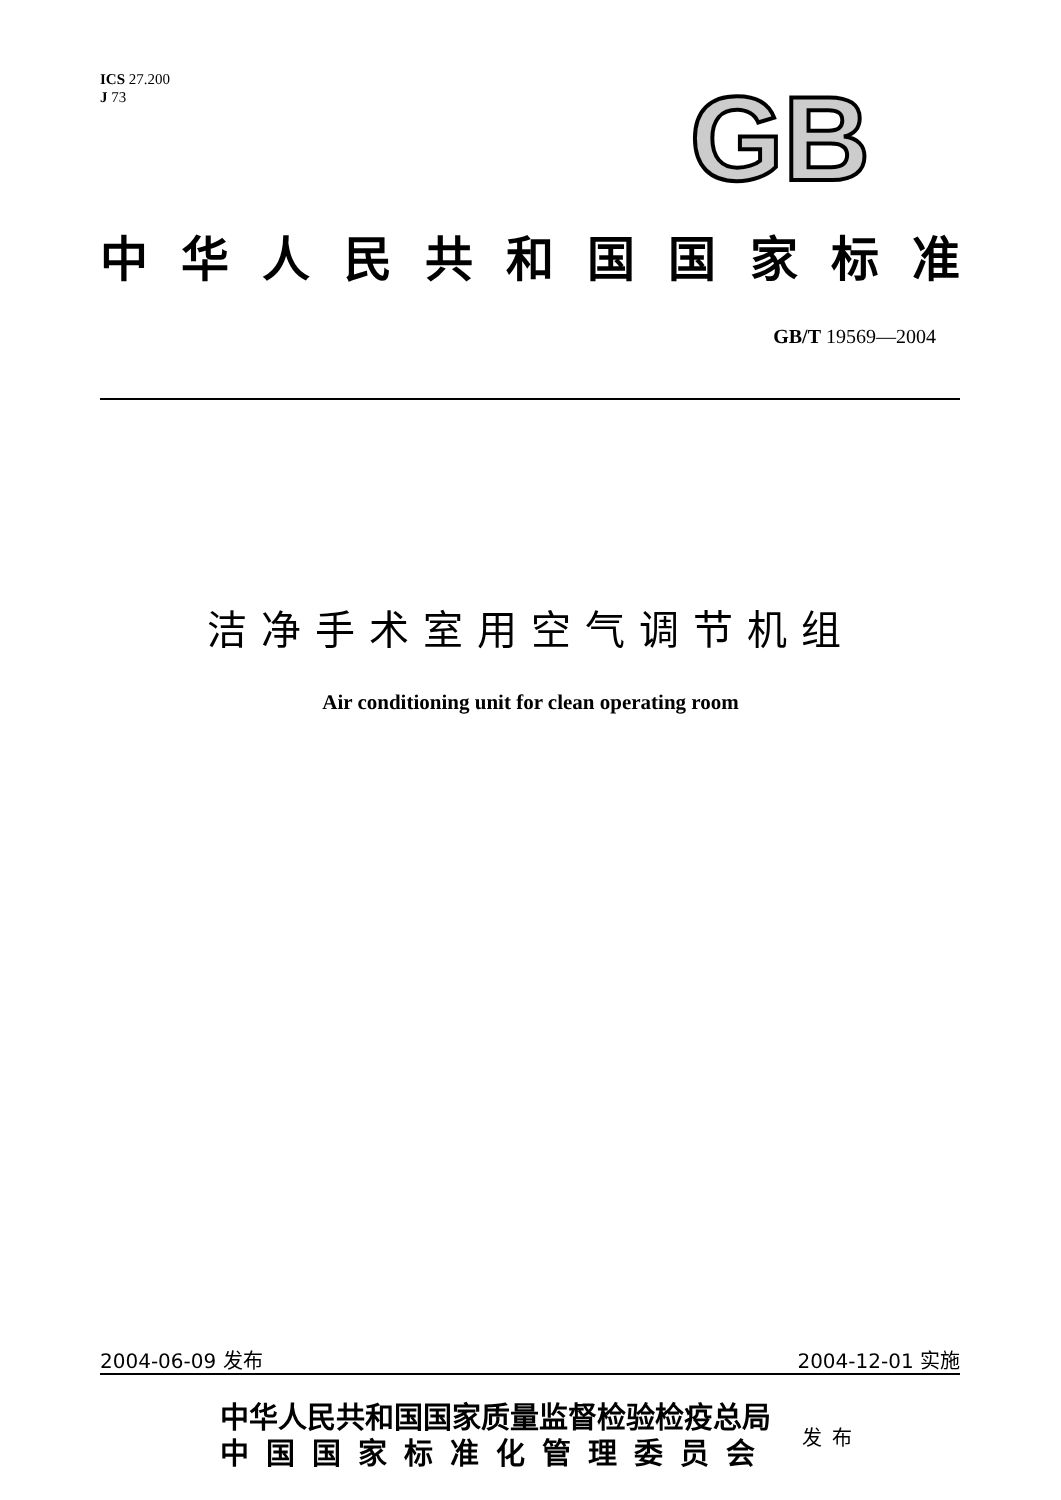ICS 27.200
J 73
GB
中华人民共和国国家标准
GB/T 19569—2004
洁净手术室用空气调节机组
Air conditioning unit for clean operating room
2004-06-09 发布 2004-12-01 实施
中华人民共和国国家质量监督检验检疫总局
中国国家标准化管理委员会
发布